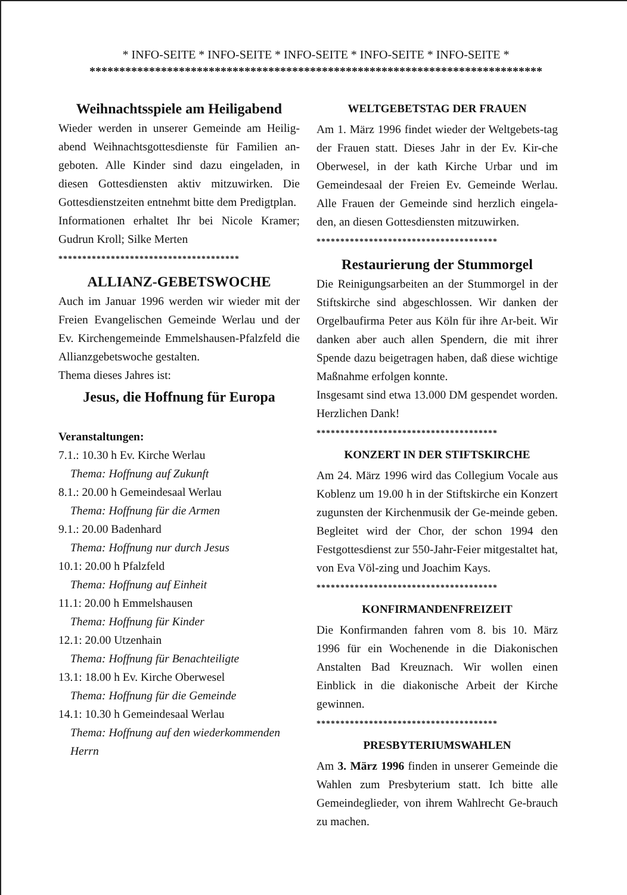* INFO-SEITE * INFO-SEITE * INFO-SEITE * INFO-SEITE * INFO-SEITE *
****************************************************************************
Weihnachtsspiele am Heiligabend
Wieder werden in unserer Gemeinde am Heilig-abend Weihnachtsgottesdienste für Familien an-geboten. Alle Kinder sind dazu eingeladen, in diesen Gottesdiensten aktiv mitzuwirken. Die Gottesdienstzeiten entnehmt bitte dem Predigtplan.
Informationen erhaltet Ihr bei Nicole Kramer; Gudrun Kroll; Silke Merten
**************************************
ALLIANZ-GEBETSWOCHE
Auch im Januar 1996 werden wir wieder mit der Freien Evangelischen Gemeinde Werlau und der Ev. Kirchengemeinde Emmelshausen-Pfalzfeld die Allianzgebetswoche gestalten.
Thema dieses Jahres ist:
Jesus, die Hoffnung für Europa
Veranstaltungen:
7.1.: 10.30 h Ev. Kirche Werlau
Thema: Hoffnung auf Zukunft
8.1.: 20.00 h Gemeindesaal Werlau
Thema: Hoffnung für die Armen
9.1.: 20.00 Badenhard
Thema: Hoffnung nur durch Jesus
10.1: 20.00 h Pfalzfeld
Thema: Hoffnung auf Einheit
11.1: 20.00 h Emmelshausen
Thema: Hoffnung für Kinder
12.1: 20.00 Utzenhain
Thema: Hoffnung für Benachteiligte
13.1: 18.00 h Ev. Kirche Oberwesel
Thema: Hoffnung für die Gemeinde
14.1: 10.30 h Gemeindesaal Werlau
Thema: Hoffnung auf den wiederkommenden Herrn
WELTGEBETSTAG DER FRAUEN
Am 1. März 1996 findet wieder der Weltgebets-tag der Frauen statt. Dieses Jahr in der Ev. Kir-che Oberwesel, in der kath Kirche Urbar und im Gemeindesaal der Freien Ev. Gemeinde Werlau. Alle Frauen der Gemeinde sind herzlich eingela-den, an diesen Gottesdiensten mitzuwirken.
**************************************
Restaurierung der Stummorgel
Die Reinigungsarbeiten an der Stummorgel in der Stiftskirche sind abgeschlossen. Wir danken der Orgelbaufirma Peter aus Köln für ihre Ar-beit. Wir danken aber auch allen Spendern, die mit ihrer Spende dazu beigetragen haben, daß diese wichtige Maßnahme erfolgen konnte.
Insgesamt sind etwa 13.000 DM gespendet worden. Herzlichen Dank!
**************************************
KONZERT IN DER STIFTSKIRCHE
Am 24. März 1996 wird das Collegium Vocale aus Koblenz um 19.00 h in der Stiftskirche ein Konzert zugunsten der Kirchenmusik der Ge-meinde geben. Begleitet wird der Chor, der schon 1994 den Festgottesdienst zur 550-Jahr-Feier mitgestaltet hat, von Eva Völ-zing und Joachim Kays.
**************************************
KONFIRMANDENFREIZEIT
Die Konfirmanden fahren vom 8. bis 10. März 1996 für ein Wochenende in die Diakonischen Anstalten Bad Kreuznach. Wir wollen einen Einblick in die diakonische Arbeit der Kirche gewinnen.
**************************************
PRESBYTERIUMSWAHLEN
Am 3. März 1996 finden in unserer Gemeinde die Wahlen zum Presbyterium statt. Ich bitte alle Gemeindeglieder, von ihrem Wahlrecht Ge-brauch zu machen.